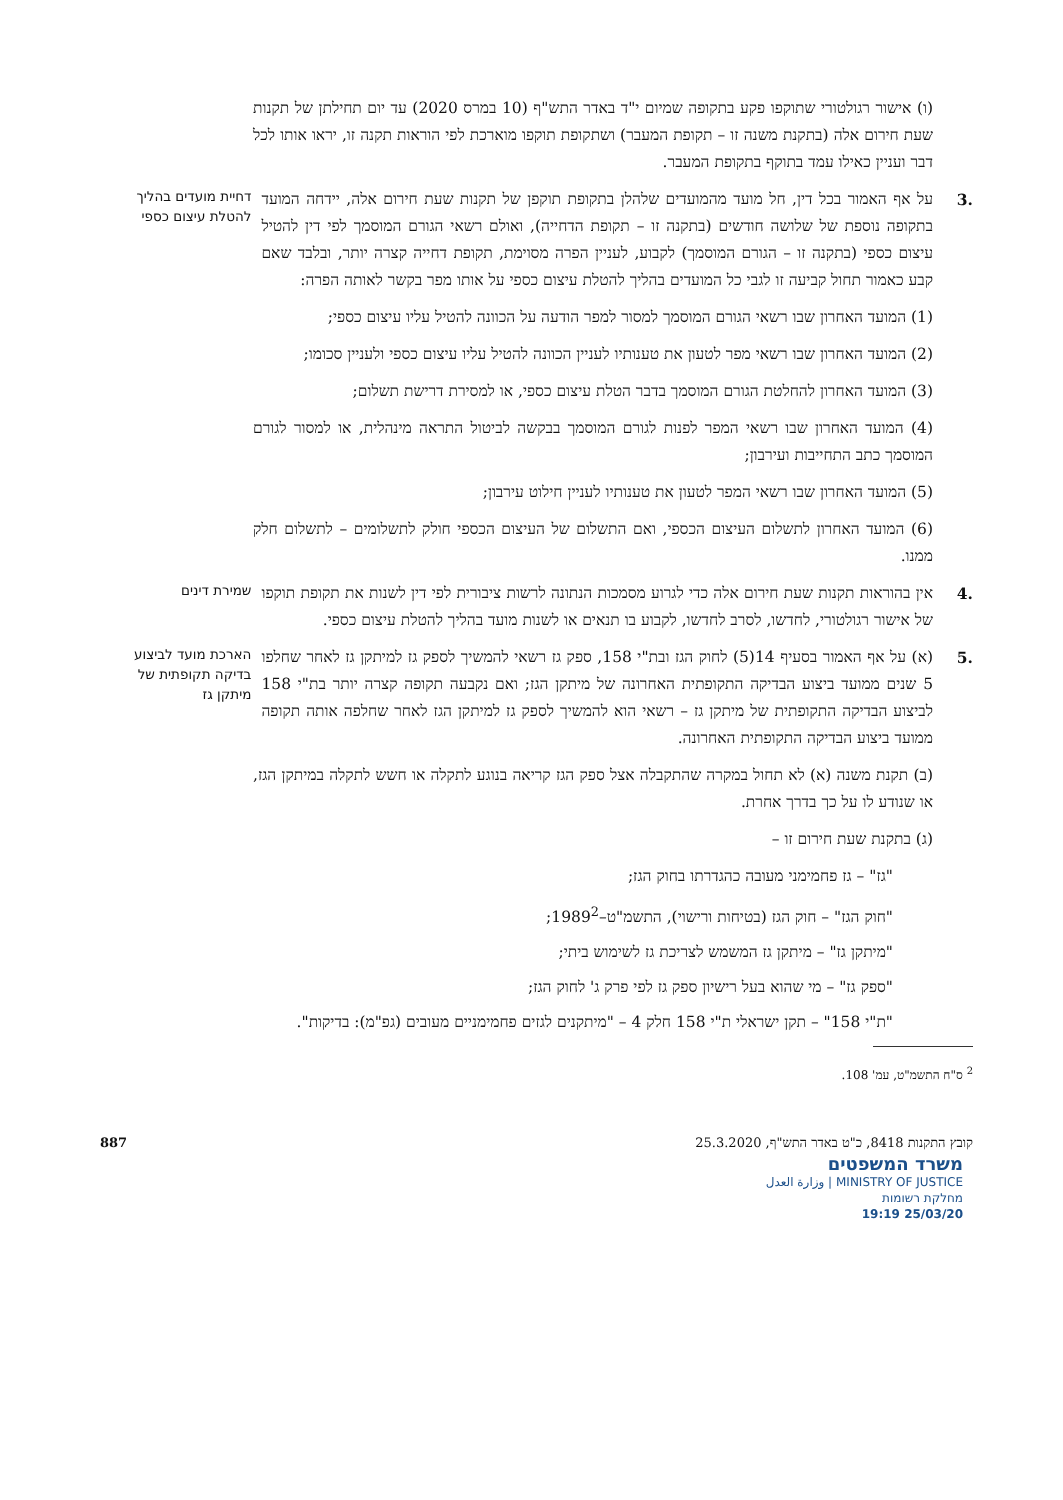(ו) אישור רגולטורי שתוקפו פקע בתקופה שמיום י"ד באדר התש"ף (10 במרס 2020) עד יום תחילתן של תקנות שעת חירום אלה (בתקנת משנה זו – תקופת המעבר) ושתקופת תוקפו מוארכת לפי הוראות תקנה זו, יראו אותו לכל דבר ועניין כאילו עמד בתוקף בתקופת המעבר.
.3 על אף האמור בכל דין, חל מועד מהמועדים שלהלן בתקופת תוקפן של תקנות שעת חירום אלה, יידחה המועד בתקופה נוספת של שלושה חודשים (בתקנה זו – תקופת הדחייה), ואולם רשאי הגורם המוסמך לפי דין להטיל עיצום כספי (בתקנה זו – הגורם המוסמך) לקבוע, לעניין הפרה מסוימת, תקופת דחייה קצרה יותר, ובלבד שאם קבע כאמור תחול קביעה זו לגבי כל המועדים בהליך להטלת עיצום כספי על אותו מפר בקשר לאותה הפרה:
דחיית מועדים בהליך להטלת עיצום כספי
(1) המועד האחרון שבו רשאי הגורם המוסמך למסור למפר הודעה על הכוונה להטיל עליו עיצום כספי;
(2) המועד האחרון שבו רשאי מפר לטעון את טענותיו לעניין הכוונה להטיל עליו עיצום כספי ולעניין סכומו;
(3) המועד האחרון להחלטת הגורם המוסמך בדבר הטלת עיצום כספי, או למסירת דרישת תשלום;
(4) המועד האחרון שבו רשאי המפר לפנות לגורם המוסמך בבקשה לביטול התראה מינהלית, או למסור לגורם המוסמך כתב התחייבות ועירבון;
(5) המועד האחרון שבו רשאי המפר לטעון את טענותיו לעניין חילוט עירבון;
(6) המועד האחרון לתשלום העיצום הכספי, ואם התשלום של העיצום הכספי חולק לתשלומים – לתשלום חלק ממנו.
.4 אין בהוראות תקנות שעת חירום אלה כדי לגרוע מסמכות הנתונה לרשות ציבורית לפי דין לשנות את תקופת תוקפו של אישור רגולטורי, לחדשו, לסרב לחדשו, לקבוע בו תנאים או לשנות מועד בהליך להטלת עיצום כספי.
שמירת דינים
.5 (א) על אף האמור בסעיף 14(5) לחוק הגז ובת"י 158, ספק גז רשאי להמשיך לספק גז למיתקן גז לאחר שחלפו 5 שנים ממועד ביצוע הבדיקה התקופתית האחרונה של מיתקן הגז; ואם נקבעה תקופה קצרה יותר בת"י 158 לביצוע הבדיקה התקופתית של מיתקן גז – רשאי הוא להמשיך לספק גז למיתקן הגז לאחר שחלפה אותה תקופה ממועד ביצוע הבדיקה התקופתית האחרונה.
הארכת מועד לביצוע בדיקה תקופתית של מיתקן גז
(ב) תקנת משנה (א) לא תחול במקרה שהתקבלה אצל ספק הגז קריאה בנוגע לתקלה או חשש לתקלה במיתקן הגז, או שנודע לו על כך בדרך אחרת.
(ג) בתקנת שעת חירום זו –
"גז" – גז פחמימני מעובה כהגדרתו בחוק הגז;
"חוק הגז" – חוק הגז (בטיחות ורישוי), התשמ"ט–1989<sup>2</sup>;
"מיתקן גז" – מיתקן גז המשמש לצריכת גז לשימוש ביתי;
"ספק גז" – מי שהוא בעל רישיון ספק גז לפי פרק ג' לחוק הגז;
"ת"י 158" – תקן ישראלי ת"י 158 חלק 4 – "מיתקנים לגזים פחמימניים מעובים (גפ"מ): בדיקות".
<sup>2</sup> ס"ח התשמ"ט, עמ' 108.
קובץ התקנות 8418, כ"ט באדר התש"ף, 25.3.2020 887
משרד המשפטים
MINISTRY OF JUSTICE | وزارة العدل
מחלקת רשומות
25/03/20 19:19